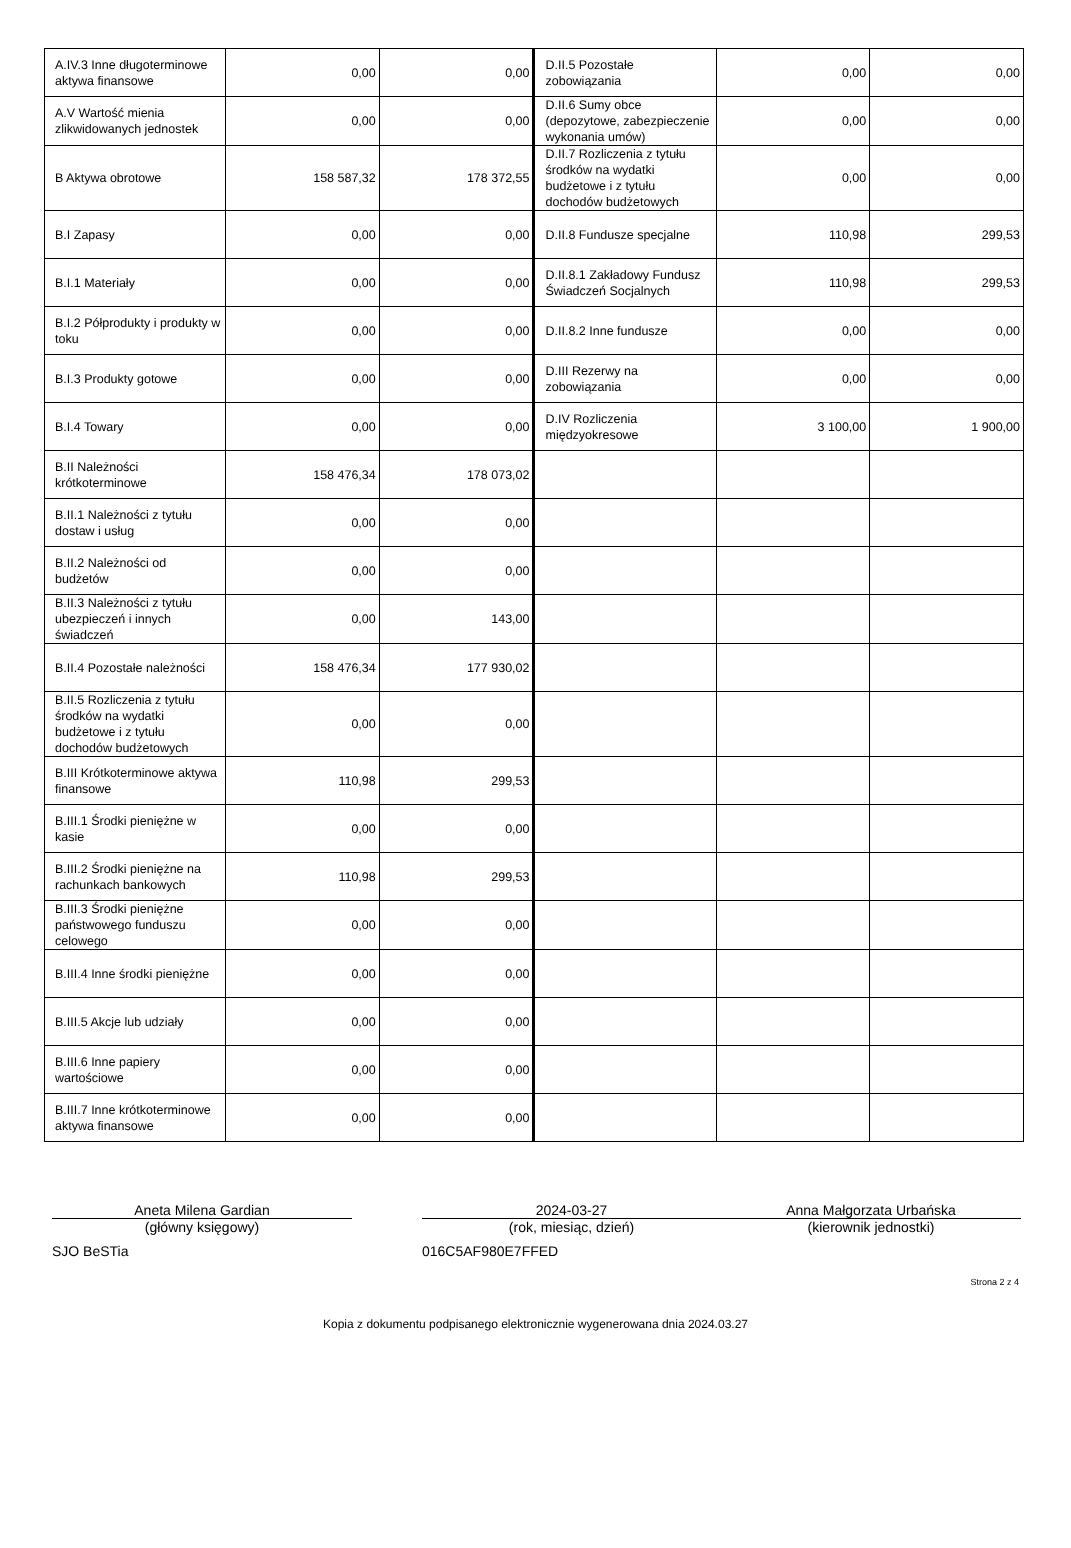| A.IV.3 Inne długoterminowe aktywa finansowe | 0,00 | 0,00 | D.II.5 Pozostałe zobowiązania | 0,00 | 0,00 |
| A.V Wartość mienia zlikwidowanych jednostek | 0,00 | 0,00 | D.II.6 Sumy obce (depozytowe, zabezpieczenie wykonania umów) | 0,00 | 0,00 |
| B Aktywa obrotowe | 158 587,32 | 178 372,55 | D.II.7 Rozliczenia z tytułu środków na wydatki budżetowe i z tytułu dochodów budżetowych | 0,00 | 0,00 |
| B.I Zapasy | 0,00 | 0,00 | D.II.8 Fundusze specjalne | 110,98 | 299,53 |
| B.I.1 Materiały | 0,00 | 0,00 | D.II.8.1 Zakładowy Fundusz Świadczeń Socjalnych | 110,98 | 299,53 |
| B.I.2 Półprodukty i produkty w toku | 0,00 | 0,00 | D.II.8.2 Inne fundusze | 0,00 | 0,00 |
| B.I.3 Produkty gotowe | 0,00 | 0,00 | D.III Rezerwy na zobowiązania | 0,00 | 0,00 |
| B.I.4 Towary | 0,00 | 0,00 | D.IV Rozliczenia międzyokresowe | 3 100,00 | 1 900,00 |
| B.II Należności krótkoterminowe | 158 476,34 | 178 073,02 | | | |
| B.II.1 Należności z tytułu dostaw i usług | 0,00 | 0,00 | | | |
| B.II.2 Należności od budżetów | 0,00 | 0,00 | | | |
| B.II.3 Należności z tytułu ubezpieczeń i innych świadczeń | 0,00 | 143,00 | | | |
| B.II.4 Pozostałe należności | 158 476,34 | 177 930,02 | | | |
| B.II.5 Rozliczenia z tytułu środków na wydatki budżetowe i z tytułu dochodów budżetowych | 0,00 | 0,00 | | | |
| B.III Krótkoterminowe aktywa finansowe | 110,98 | 299,53 | | | |
| B.III.1 Środki pieniężne w kasie | 0,00 | 0,00 | | | |
| B.III.2 Środki pieniężne na rachunkach bankowych | 110,98 | 299,53 | | | |
| B.III.3 Środki pieniężne państwowego funduszu celowego | 0,00 | 0,00 | | | |
| B.III.4 Inne środki pieniężne | 0,00 | 0,00 | | | |
| B.III.5 Akcje lub udziały | 0,00 | 0,00 | | | |
| B.III.6 Inne papiery wartościowe | 0,00 | 0,00 | | | |
| B.III.7 Inne krótkoterminowe aktywa finansowe | 0,00 | 0,00 | | | |
Aneta Milena Gardian
(główny księgowy)
2024-03-27
(rok, miesiąc, dzień)
Anna Małgorzata Urbańska
(kierownik jednostki)
SJO BeSTia 016C5AF980E7FFED
Strona 2 z 4
Kopia z dokumentu podpisanego elektronicznie wygenerowana dnia 2024.03.27